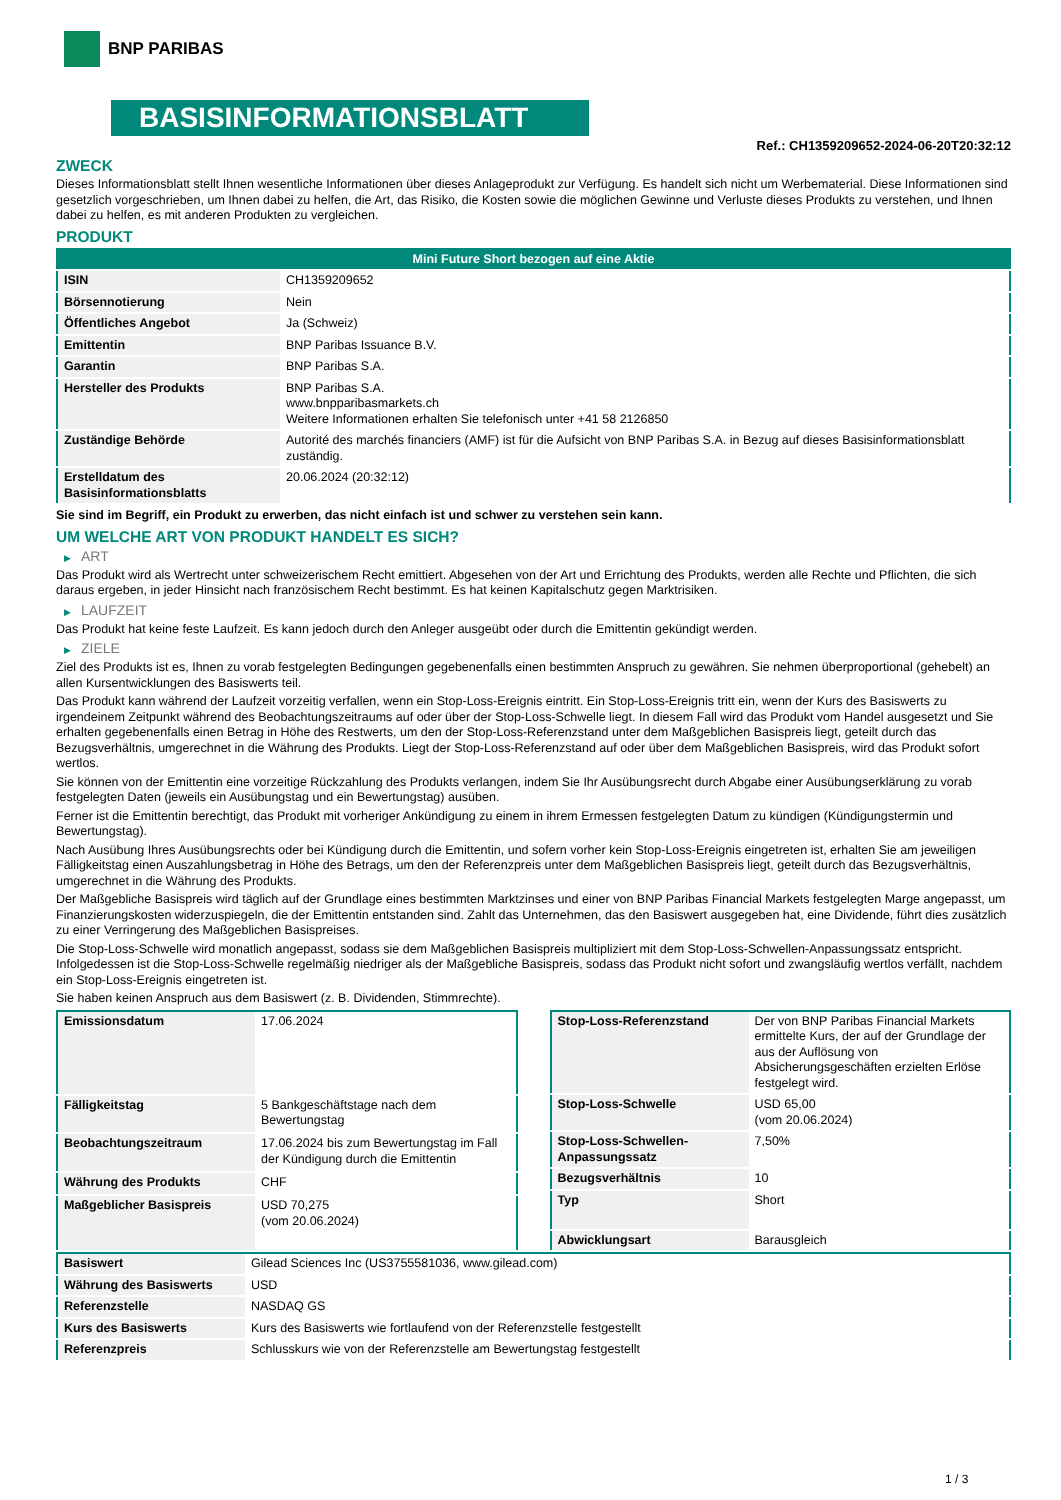BNP PARIBAS
BASISINFORMATIONSBLATT
Ref.: CH1359209652-2024-06-20T20:32:12
ZWECK
Dieses Informationsblatt stellt Ihnen wesentliche Informationen über dieses Anlageprodukt zur Verfügung. Es handelt sich nicht um Werbematerial. Diese Informationen sind gesetzlich vorgeschrieben, um Ihnen dabei zu helfen, die Art, das Risiko, die Kosten sowie die möglichen Gewinne und Verluste dieses Produkts zu verstehen, und Ihnen dabei zu helfen, es mit anderen Produkten zu vergleichen.
PRODUKT
| Mini Future Short bezogen auf eine Aktie | |
| ISIN | CH1359209652 |
| Börsennotierung | Nein |
| Öffentliches Angebot | Ja (Schweiz) |
| Emittentin | BNP Paribas Issuance B.V. |
| Garantin | BNP Paribas S.A. |
| Hersteller des Produkts | BNP Paribas S.A. www.bnpparibasmarkets.ch Weitere Informationen erhalten Sie telefonisch unter +41 58 2126850 |
| Zuständige Behörde | Autorité des marchés financiers (AMF) ist für die Aufsicht von BNP Paribas S.A. in Bezug auf dieses Basisinformationsblatt zuständig. |
| Erstelldatum des Basisinformationsblatts | 20.06.2024 (20:32:12) |
Sie sind im Begriff, ein Produkt zu erwerben, das nicht einfach ist und schwer zu verstehen sein kann.
UM WELCHE ART VON PRODUKT HANDELT ES SICH?
▶ ART
Das Produkt wird als Wertrecht unter schweizerischem Recht emittiert. Abgesehen von der Art und Errichtung des Produkts, werden alle Rechte und Pflichten, die sich daraus ergeben, in jeder Hinsicht nach französischem Recht bestimmt. Es hat keinen Kapitalschutz gegen Marktrisiken.
▶ LAUFZEIT
Das Produkt hat keine feste Laufzeit. Es kann jedoch durch den Anleger ausgeübt oder durch die Emittentin gekündigt werden.
▶ ZIELE
Ziel des Produkts ist es, Ihnen zu vorab festgelegten Bedingungen gegebenenfalls einen bestimmten Anspruch zu gewähren. Sie nehmen überproportional (gehebelt) an allen Kursentwicklungen des Basiswerts teil.
Das Produkt kann während der Laufzeit vorzeitig verfallen, wenn ein Stop-Loss-Ereignis eintritt. Ein Stop-Loss-Ereignis tritt ein, wenn der Kurs des Basiswerts zu irgendeinem Zeitpunkt während des Beobachtungszeitraums auf oder über der Stop-Loss-Schwelle liegt. In diesem Fall wird das Produkt vom Handel ausgesetzt und Sie erhalten gegebenenfalls einen Betrag in Höhe des Restwerts, um den der Stop-Loss-Referenzstand unter dem Maßgeblichen Basispreis liegt, geteilt durch das Bezugsverhältnis, umgerechnet in die Währung des Produkts. Liegt der Stop-Loss-Referenzstand auf oder über dem Maßgeblichen Basispreis, wird das Produkt sofort wertlos.
Sie können von der Emittentin eine vorzeitige Rückzahlung des Produkts verlangen, indem Sie Ihr Ausübungsrecht durch Abgabe einer Ausübungserklärung zu vorab festgelegten Daten (jeweils ein Ausübungstag und ein Bewertungstag) ausüben.
Ferner ist die Emittentin berechtigt, das Produkt mit vorheriger Ankündigung zu einem in ihrem Ermessen festgelegten Datum zu kündigen (Kündigungstermin und Bewertungstag).
Nach Ausübung Ihres Ausübungsrechts oder bei Kündigung durch die Emittentin, und sofern vorher kein Stop-Loss-Ereignis eingetreten ist, erhalten Sie am jeweiligen Fälligkeitstag einen Auszahlungsbetrag in Höhe des Betrags, um den der Referenzpreis unter dem Maßgeblichen Basispreis liegt, geteilt durch das Bezugsverhältnis, umgerechnet in die Währung des Produkts.
Der Maßgebliche Basispreis wird täglich auf der Grundlage eines bestimmten Marktzinses und einer von BNP Paribas Financial Markets festgelegten Marge angepasst, um Finanzierungskosten widerzuspiegeln, die der Emittentin entstanden sind. Zahlt das Unternehmen, das den Basiswert ausgegeben hat, eine Dividende, führt dies zusätzlich zu einer Verringerung des Maßgeblichen Basispreises.
Die Stop-Loss-Schwelle wird monatlich angepasst, sodass sie dem Maßgeblichen Basispreis multipliziert mit dem Stop-Loss-Schwellen-Anpassungssatz entspricht. Infolgedessen ist die Stop-Loss-Schwelle regelmäßig niedriger als der Maßgebliche Basispreis, sodass das Produkt nicht sofort und zwangsläufig wertlos verfällt, nachdem ein Stop-Loss-Ereignis eingetreten ist.
Sie haben keinen Anspruch aus dem Basiswert (z. B. Dividenden, Stimmrechte).
| Emissionsdatum | 17.06.2024 |
| Fälligkeitstag | 5 Bankgeschäftstage nach dem Bewertungstag |
| Beobachtungszeitraum | 17.06.2024 bis zum Bewertungstag im Fall der Kündigung durch die Emittentin |
| Währung des Produkts | CHF |
| Maßgeblicher Basispreis | USD 70,275 (vom 20.06.2024) |
| Stop-Loss-Referenzstand | Der von BNP Paribas Financial Markets ermittelte Kurs, der auf der Grundlage der aus der Auflösung von Absicherungsgeschäften erzielten Erlöse festgelegt wird. |
| Stop-Loss-Schwelle | USD 65,00 (vom 20.06.2024) |
| Stop-Loss-Schwellen-Anpassungssatz | 7,50% |
| Bezugsverhältnis | 10 |
| Typ | Short |
| Abwicklungsart | Barausgleich |
| Basiswert | Gilead Sciences Inc (US3755581036, www.gilead.com) |
| Währung des Basiswerts | USD |
| Referenzstelle | NASDAQ GS |
| Kurs des Basiswerts | Kurs des Basiswerts wie fortlaufend von der Referenzstelle festgestellt |
| Referenzpreis | Schlusskurs wie von der Referenzstelle am Bewertungstag festgestellt |
1 / 3